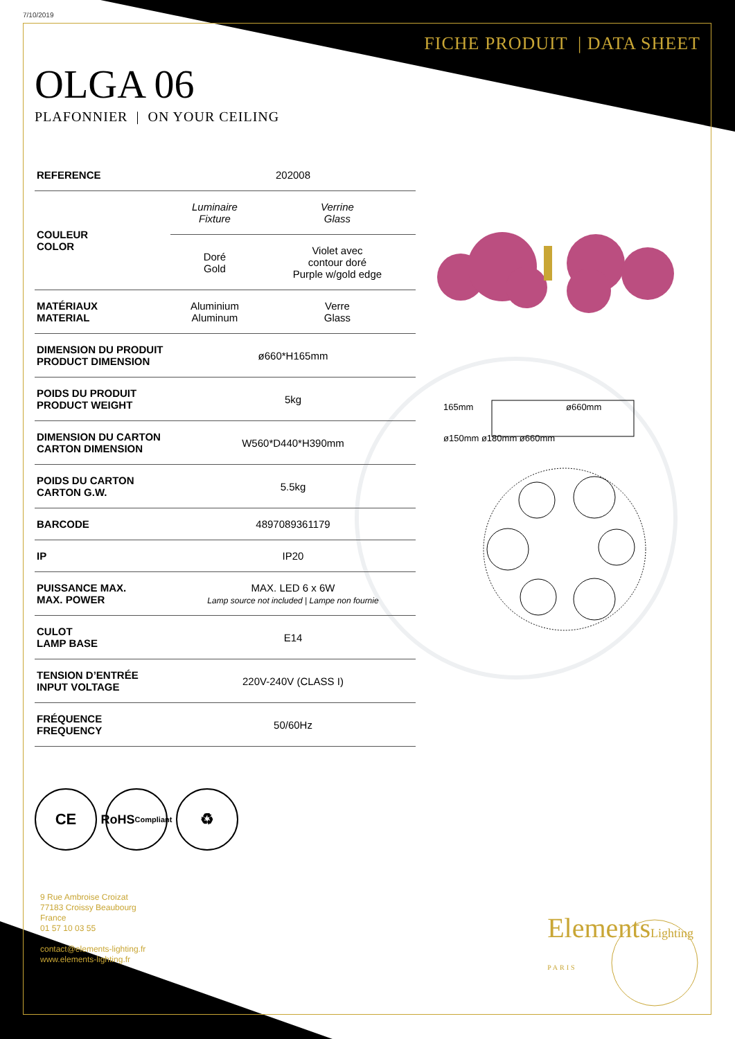7/10/2019
FICHE PRODUIT | DATA SHEET
OLGA 06
PLAFONNIER | ON YOUR CEILING
| REFERENCE | 202008 | |
| COULEUR COLOR | Luminaire Fixture | Verrine Glass |
| | Doré Gold | Violet avec contour doré Purple w/gold edge |
| MATÉRIAUX MATERIAL | Aluminium Aluminum | Verre Glass |
| DIMENSION DU PRODUIT PRODUCT DIMENSION | ø660*H165mm | |
| POIDS DU PRODUIT PRODUCT WEIGHT | 5kg | |
| DIMENSION DU CARTON CARTON DIMENSION | W560*D440*H390mm | |
| POIDS DU CARTON CARTON G.W. | 5.5kg | |
| BARCODE | 4897089361179 | |
| IP | IP20 | |
| PUISSANCE MAX. MAX. POWER | MAX. LED 6 x 6W Lamp source not included / Lampe non fournie | |
| CULOT LAMP BASE | E14 | |
| TENSION D’ENTRÉE INPUT VOLTAGE | 220V-240V (CLASS I) | |
| FRÉQUENCE FREQUENCY | 50/60Hz | |
CE
RoHS
Compliant
♻
9 Rue Ambroise Croizat
77183 Croissy Beaubourg
France
01 57 10 03 55
contact@elements-lighting.fr
www.elements-lighting.fr
165mm ø660mm
ø150mm ø180mm ø660mm
ElementsLighting
PARIS